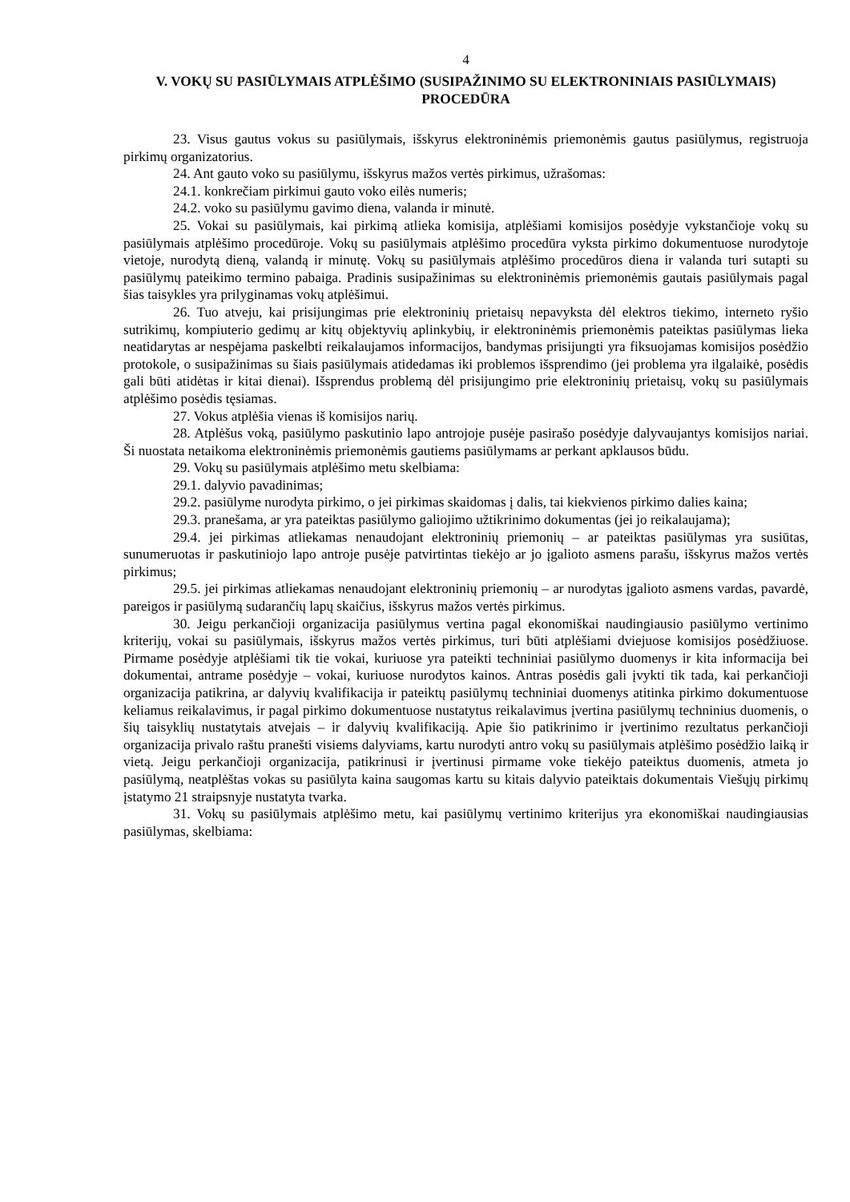4
V. VOKŲ SU PASIŪLYMAIS ATPLĖŠIMO (SUSIPAŽINIMO SU ELEKTRONINIAIS PASIŪLYMAIS) PROCEDŪRA
23. Visus gautus vokus su pasiūlymais, išskyrus elektroninėmis priemonėmis gautus pasiūlymus, registruoja pirkimų organizatorius.
24. Ant gauto voko su pasiūlymu, išskyrus mažos vertės pirkimus, užrašomas:
24.1. konkrečiam pirkimui gauto voko eilės numeris;
24.2. voko su pasiūlymu gavimo diena, valanda ir minutė.
25. Vokai su pasiūlymais, kai pirkimą atlieka komisija, atplėšiami komisijos posėdyje vykstančioje vokų su pasiūlymais atplėšimo procedūroje. Vokų su pasiūlymais atplėšimo procedūra vyksta pirkimo dokumentuose nurodytoje vietoje, nurodytą dieną, valandą ir minutę. Vokų su pasiūlymais atplėšimo procedūros diena ir valanda turi sutapti su pasiūlymų pateikimo termino pabaiga. Pradinis susipažinimas su elektroninėmis priemonėmis gautais pasiūlymais pagal šias taisykles yra prilyginamas vokų atplėšimui.
26. Tuo atveju, kai prisijungimas prie elektroninių prietaisų nepavyksta dėl elektros tiekimo, interneto ryšio sutrikimų, kompiuterio gedimų ar kitų objektyvių aplinkybių, ir elektroninėmis priemonėmis pateiktas pasiūlymas lieka neatidarytas ar nespėjama paskelbti reikalaujamos informacijos, bandymas prisijungti yra fiksuojamas komisijos posėdžio protokole, o susipažinimas su šiais pasiūlymais atidedamas iki problemos išsprendimo (jei problema yra ilgalaikė, posėdis gali būti atidėtas ir kitai dienai). Išsprendus problemą dėl prisijungimo prie elektroninių prietaisų, vokų su pasiūlymais atplėšimo posėdis tęsiamas.
27. Vokus atplėšia vienas iš komisijos narių.
28. Atplėšus voką, pasiūlymo paskutinio lapo antrojoje pusėje pasirašo posėdyje dalyvaujantys komisijos nariai. Ši nuostata netaikoma elektroninėmis priemonėmis gautiems pasiūlymams ar perkant apklausos būdu.
29. Vokų su pasiūlymais atplėšimo metu skelbiama:
29.1. dalyvio pavadinimas;
29.2. pasiūlyme nurodyta pirkimo, o jei pirkimas skaidomas į dalis, tai kiekvienos pirkimo dalies kaina;
29.3. pranešama, ar yra pateiktas pasiūlymo galiojimo užtikrinimo dokumentas (jei jo reikalaujama);
29.4. jei pirkimas atliekamas nenaudojant elektroninių priemonių – ar pateiktas pasiūlymas yra susiūtas, sunumeruotas ir paskutiniojo lapo antroje pusėje patvirtintas tiekėjo ar jo įgalioto asmens parašu, išskyrus mažos vertės pirkimus;
29.5. jei pirkimas atliekamas nenaudojant elektroninių priemonių – ar nurodytas įgalioto asmens vardas, pavardė, pareigos ir pasiūlymą sudarančių lapų skaičius, išskyrus mažos vertės pirkimus.
30. Jeigu perkančioji organizacija pasiūlymus vertina pagal ekonomiškai naudingiausio pasiūlymo vertinimo kriterijų, vokai su pasiūlymais, išskyrus mažos vertės pirkimus, turi būti atplėšiami dviejuose komisijos posėdžiuose. Pirmame posėdyje atplėšiami tik tie vokai, kuriuose yra pateikti techniniai pasiūlymo duomenys ir kita informacija bei dokumentai, antrame posėdyje – vokai, kuriuose nurodytos kainos. Antras posėdis gali įvykti tik tada, kai perkančioji organizacija patikrina, ar dalyvių kvalifikacija ir pateiktų pasiūlymų techniniai duomenys atitinka pirkimo dokumentuose keliamus reikalavimus, ir pagal pirkimo dokumentuose nustatytus reikalavimus įvertina pasiūlymų techninius duomenis, o šių taisyklių nustatytais atvejais – ir dalyvių kvalifikaciją. Apie šio patikrinimo ir įvertinimo rezultatus perkančioji organizacija privalo raštu pranešti visiems dalyviams, kartu nurodyti antro vokų su pasiūlymais atplėšimo posėdžio laiką ir vietą. Jeigu perkančioji organizacija, patikrinusi ir įvertinusi pirmame voke tiekėjo pateiktus duomenis, atmeta jo pasiūlymą, neatplėštas vokas su pasiūlyta kaina saugomas kartu su kitais dalyvio pateiktais dokumentais Viešųjų pirkimų įstatymo 21 straipsnyje nustatyta tvarka.
31. Vokų su pasiūlymais atplėšimo metu, kai pasiūlymų vertinimo kriterijus yra ekonomiškai naudingiausias pasiūlymas, skelbiama: